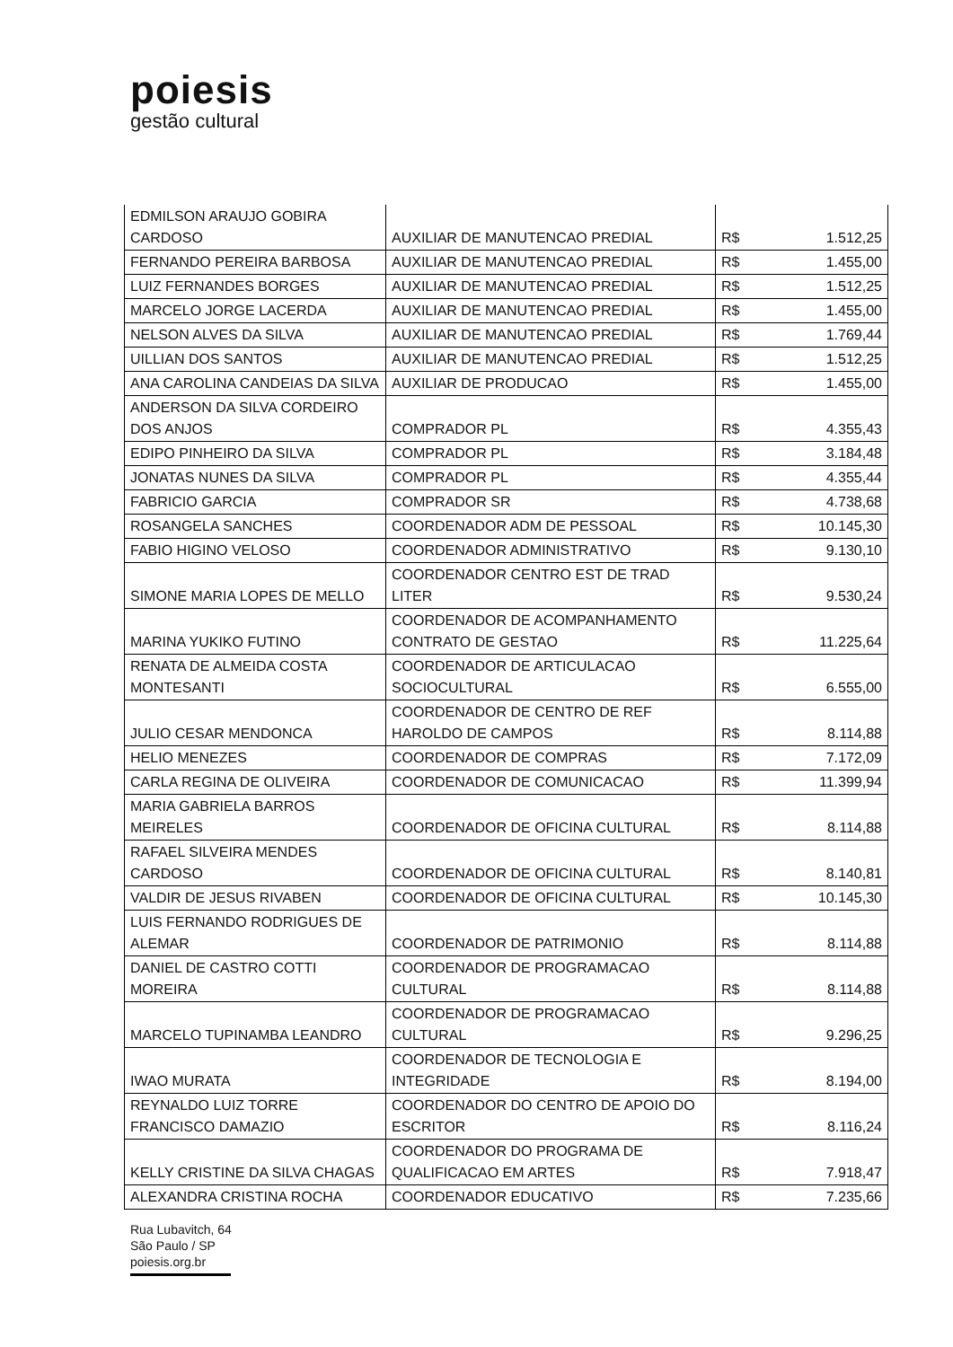poiesis
gestão cultural
| EDMILSON ARAUJO GOBIRA CARDOSO | AUXILIAR DE MANUTENCAO PREDIAL | R$ | 1.512,25 |
| FERNANDO PEREIRA BARBOSA | AUXILIAR DE MANUTENCAO PREDIAL | R$ | 1.455,00 |
| LUIZ FERNANDES BORGES | AUXILIAR DE MANUTENCAO PREDIAL | R$ | 1.512,25 |
| MARCELO JORGE LACERDA | AUXILIAR DE MANUTENCAO PREDIAL | R$ | 1.455,00 |
| NELSON ALVES DA SILVA | AUXILIAR DE MANUTENCAO PREDIAL | R$ | 1.769,44 |
| UILLIAN DOS SANTOS | AUXILIAR DE MANUTENCAO PREDIAL | R$ | 1.512,25 |
| ANA CAROLINA CANDEIAS DA SILVA | AUXILIAR DE PRODUCAO | R$ | 1.455,00 |
| ANDERSON DA SILVA CORDEIRO DOS ANJOS | COMPRADOR PL | R$ | 4.355,43 |
| EDIPO PINHEIRO DA SILVA | COMPRADOR PL | R$ | 3.184,48 |
| JONATAS NUNES DA SILVA | COMPRADOR PL | R$ | 4.355,44 |
| FABRICIO GARCIA | COMPRADOR SR | R$ | 4.738,68 |
| ROSANGELA SANCHES | COORDENADOR ADM DE PESSOAL | R$ | 10.145,30 |
| FABIO HIGINO VELOSO | COORDENADOR ADMINISTRATIVO | R$ | 9.130,10 |
| SIMONE MARIA LOPES DE MELLO | COORDENADOR CENTRO EST DE TRAD LITER | R$ | 9.530,24 |
| MARINA YUKIKO FUTINO | COORDENADOR DE ACOMPANHAMENTO CONTRATO DE GESTAO | R$ | 11.225,64 |
| RENATA DE ALMEIDA COSTA MONTESANTI | COORDENADOR DE ARTICULACAO SOCIOCULTURAL | R$ | 6.555,00 |
| JULIO CESAR MENDONCA | COORDENADOR DE CENTRO DE REF HAROLDO DE CAMPOS | R$ | 8.114,88 |
| HELIO MENEZES | COORDENADOR DE COMPRAS | R$ | 7.172,09 |
| CARLA REGINA DE OLIVEIRA | COORDENADOR DE COMUNICACAO | R$ | 11.399,94 |
| MARIA GABRIELA BARROS MEIRELES | COORDENADOR DE OFICINA CULTURAL | R$ | 8.114,88 |
| RAFAEL SILVEIRA MENDES CARDOSO | COORDENADOR DE OFICINA CULTURAL | R$ | 8.140,81 |
| VALDIR DE JESUS RIVABEN | COORDENADOR DE OFICINA CULTURAL | R$ | 10.145,30 |
| LUIS FERNANDO RODRIGUES DE ALEMAR | COORDENADOR DE PATRIMONIO | R$ | 8.114,88 |
| DANIEL DE CASTRO COTTI MOREIRA | COORDENADOR DE PROGRAMACAO CULTURAL | R$ | 8.114,88 |
| MARCELO TUPINAMBA LEANDRO | COORDENADOR DE PROGRAMACAO CULTURAL | R$ | 9.296,25 |
| IWAO MURATA | COORDENADOR DE TECNOLOGIA E INTEGRIDADE | R$ | 8.194,00 |
| REYNALDO LUIZ TORRE FRANCISCO DAMAZIO | COORDENADOR DO CENTRO DE APOIO DO ESCRITOR | R$ | 8.116,24 |
| KELLY CRISTINE DA SILVA CHAGAS | COORDENADOR DO PROGRAMA DE QUALIFICACAO EM ARTES | R$ | 7.918,47 |
| ALEXANDRA CRISTINA ROCHA | COORDENADOR EDUCATIVO | R$ | 7.235,66 |
Rua Lubavitch, 64
São Paulo / SP
poiesis.org.br